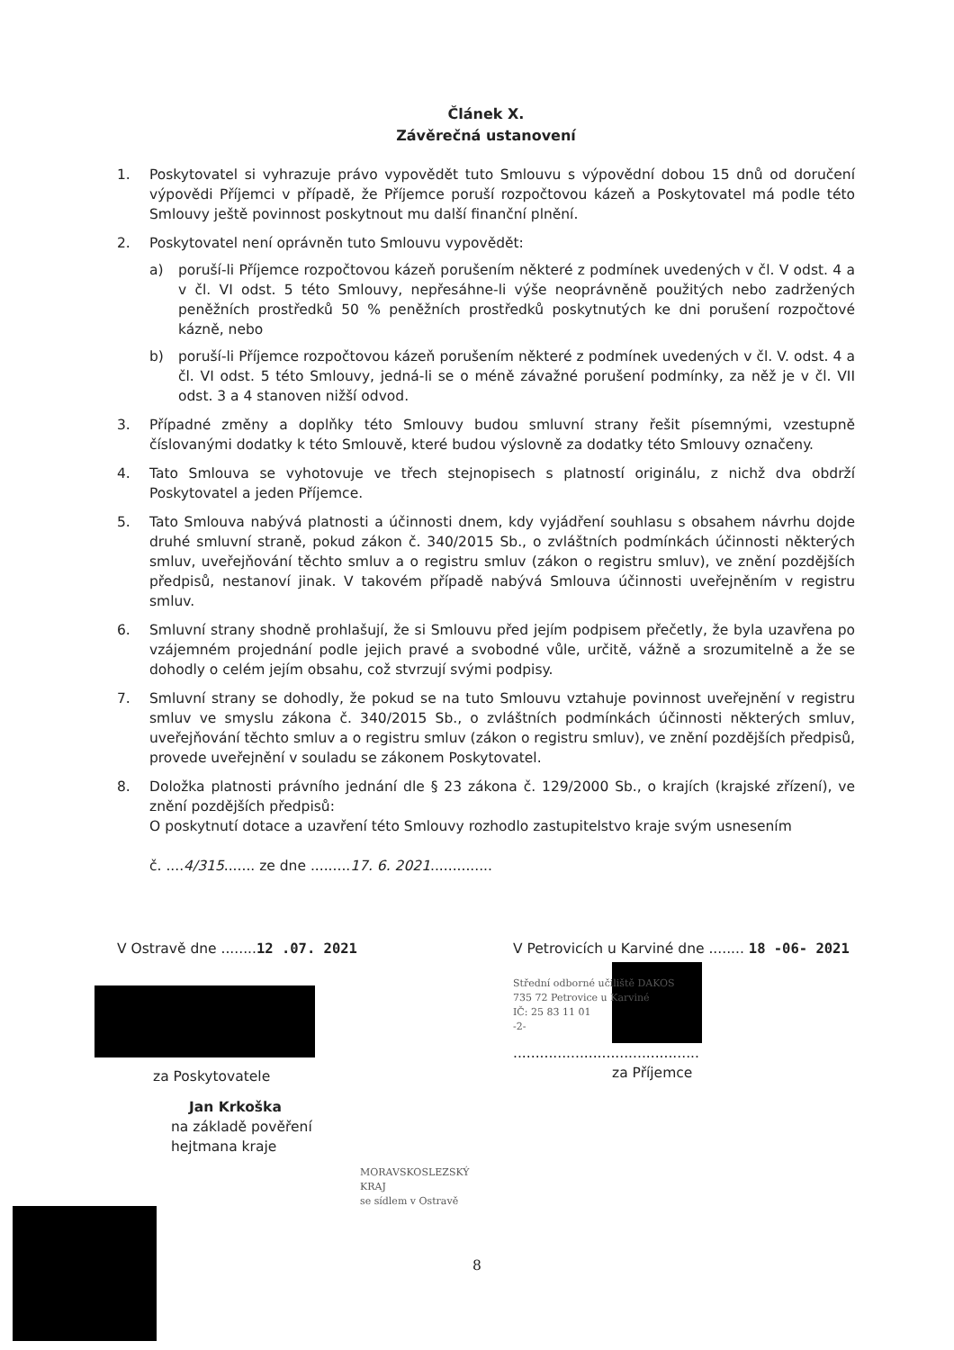Článek X.
Závěrečná ustanovení
1. Poskytovatel si vyhrazuje právo vypovědět tuto Smlouvu s výpovědní dobou 15 dnů od doručení výpovědi Příjemci v případě, že Příjemce poruší rozpočtovou kázeň a Poskytovatel má podle této Smlouvy ještě povinnost poskytnout mu další finanční plnění.
2. Poskytovatel není oprávněn tuto Smlouvu vypovědět:
a) poruší-li Příjemce rozpočtovou kázeň porušením některé z podmínek uvedených v čl. V odst. 4 a v čl. VI odst. 5 této Smlouvy, nepřesáhne-li výše neoprávněně použitých nebo zadržených peněžních prostředků 50 % peněžních prostředků poskytnutých ke dni porušení rozpočtové kázně, nebo
b) poruší-li Příjemce rozpočtovou kázeň porušením některé z podmínek uvedených v čl. V. odst. 4 a čl. VI odst. 5 této Smlouvy, jedná-li se o méně závažné porušení podmínky, za něž je v čl. VII odst. 3 a 4 stanoven nižší odvod.
3. Případné změny a doplňky této Smlouvy budou smluvní strany řešit písemnými, vzestupně číslovanými dodatky k této Smlouvě, které budou výslovně za dodatky této Smlouvy označeny.
4. Tato Smlouva se vyhotovuje ve třech stejnopisech s platností originálu, z nichž dva obdrží Poskytovatel a jeden Příjemce.
5. Tato Smlouva nabývá platnosti a účinnosti dnem, kdy vyjádření souhlasu s obsahem návrhu dojde druhé smluvní straně, pokud zákon č. 340/2015 Sb., o zvláštních podmínkách účinnosti některých smluv, uveřejňování těchto smluv a o registru smluv (zákon o registru smluv), ve znění pozdějších předpisů, nestanoví jinak. V takovém případě nabývá Smlouva účinnosti uveřejněním v registru smluv.
6. Smluvní strany shodně prohlašují, že si Smlouvu před jejím podpisem přečetly, že byla uzavřena po vzájemném projednání podle jejich pravé a svobodné vůle, určitě, vážně a srozumitelně a že se dohodly o celém jejím obsahu, což stvrzují svými podpisy.
7. Smluvní strany se dohodly, že pokud se na tuto Smlouvu vztahuje povinnost uveřejnění v registru smluv ve smyslu zákona č. 340/2015 Sb., o zvláštních podmínkách účinnosti některých smluv, uveřejňování těchto smluv a o registru smluv (zákon o registru smluv), ve znění pozdějších předpisů, provede uveřejnění v souladu se zákonem Poskytovatel.
8. Doložka platnosti právního jednání dle § 23 zákona č. 129/2000 Sb., o krajích (krajské zřízení), ve znění pozdějších předpisů:
O poskytnutí dotace a uzavření této Smlouvy rozhodlo zastupitelstvo kraje svým usnesením
č. ....4/315....... ze dne .........17. 6. 2021..............
V Ostravě dne ........12 .07. 2021
za Poskytovatele
Jan Krkoška
na základě pověření
hejtmana kraje
MORAVSKOSLEZSKÝ KRAJ
se sídlem v Ostravě
V Petrovicích u Karviné dne ........ 18 -06- 2021
Střední odborné učiliště DAKOS
735 72 Petrovice u Karviné
IČ: 25 83 11 01
-2-
..........................................
za Příjemce
8